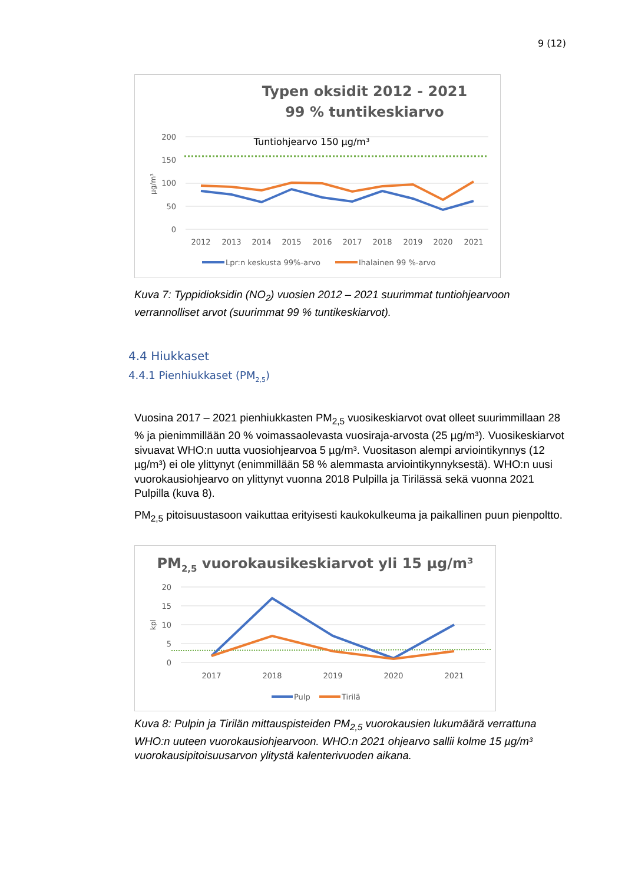9 (12)
Typen oksidit 2012 - 2021
99 % tuntikeskiarvo
200
150
100
50
0
µg/m³
Tuntiohjearvo 150 µg/m³
2012
2013
2014
2015
2016
2017
2018
2019
2020
2021
Lpr:n keskusta 99%-arvo
Ihalainen 99 %-arvo
Kuva 7: Typpidioksidin (NO<sub>2</sub>) vuosien 2012 – 2021 suurimmat tuntiohjearvoon verrannolliset arvot (suurimmat 99 % tuntikeskiarvot).
4.4 Hiukkaset
4.4.1 Pienhiukkaset (PM<sub>2,5</sub>)
Vuosina 2017 – 2021 pienhiukkasten PM<sub>2,5</sub> vuosikeskiarvot ovat olleet suurimmillaan 28 % ja pienimmillään 20 % voimassaolevasta vuosiraja-arvosta (25 µg/m³). Vuosikeskiarvot sivuavat WHO:n uutta vuosiohjearvoa 5 µg/m³. Vuositason alempi arviointikynnys (12 µg/m³) ei ole ylittynyt (enimmillään 58 % alemmasta arviointikynnyksestä). WHO:n uusi vuorokausiohjearvo on ylittynyt vuonna 2018 Pulpilla ja Tirilässä sekä vuonna 2021 Pulpilla (kuva 8).
PM<sub>2,5</sub> pitoisuustasoon vaikuttaa erityisesti kaukokulkeuma ja paikallinen puun pienpoltto.
PM2,5 vuorokausikeskiarvot yli 15 µg/m³
20
15
10
5
0
kpl
2017
2018
2019
2020
2021
Pulp
Tirilä
Kuva 8: Pulpin ja Tirilän mittauspisteiden PM<sub>2,5</sub> vuorokausien lukumäärä verrattuna WHO:n uuteen vuorokausiohjearvoon. WHO:n 2021 ohjearvo sallii kolme 15 µg/m³ vuorokausipitoisuusarvon ylitystä kalenterivuoden aikana.